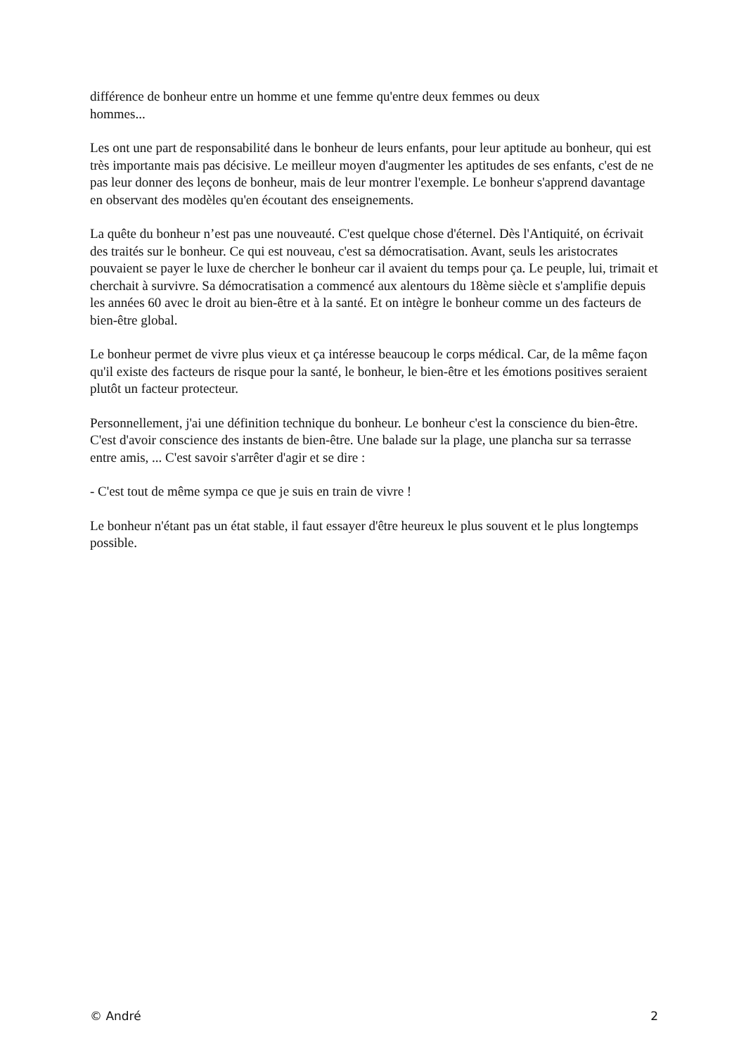différence de bonheur entre un homme et une femme qu'entre deux femmes ou deux
hommes...
Les ont une part de responsabilité dans le bonheur de leurs enfants, pour leur aptitude au bonheur, qui est très importante mais pas décisive. Le meilleur moyen d'augmenter les aptitudes de ses enfants, c'est de ne pas leur donner des leçons de bonheur, mais de leur montrer l'exemple. Le bonheur s'apprend davantage en observant des modèles qu'en écoutant des enseignements.
La quête du bonheur n’est pas une nouveauté. C'est quelque chose d'éternel. Dès l'Antiquité, on écrivait des traités sur le bonheur. Ce qui est nouveau, c'est sa démocratisation. Avant, seuls les aristocrates pouvaient se payer le luxe de chercher le bonheur car il avaient du temps pour ça. Le peuple, lui, trimait et cherchait à survivre. Sa démocratisation a commencé aux alentours du 18ème siècle et s'amplifie depuis les années 60 avec le droit au bien-être et à la santé. Et on intègre le bonheur comme un des facteurs de bien-être global.
Le bonheur permet de vivre plus vieux et ça intéresse beaucoup le corps médical. Car, de la même façon qu'il existe des facteurs de risque pour la santé, le bonheur, le bien-être et les émotions positives seraient plutôt un facteur protecteur.
Personnellement, j'ai une définition technique du bonheur. Le bonheur c'est la conscience du bien-être. C'est d'avoir conscience des instants de bien-être. Une balade sur la plage, une plancha sur sa terrasse entre amis, ... C'est savoir s'arrêter d'agir et se dire :
- C'est tout de même sympa ce que je suis en train de vivre !
Le bonheur n'étant pas un état stable, il faut essayer d'être heureux le plus souvent et le plus longtemps possible.
© André 2